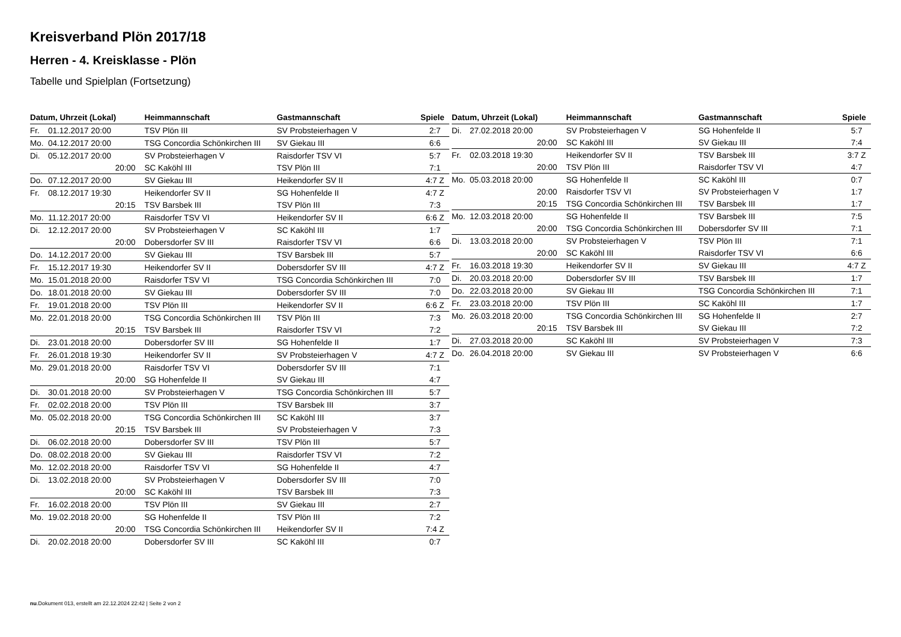Kreisverband Plön 2017/18
Herren - 4. Kreisklasse - Plön
Tabelle und Spielplan (Fortsetzung)
| Datum, Uhrzeit (Lokal) | | Heimmannschaft | Gastmannschaft | Spiele |
| --- | --- | --- | --- | --- |
| Fr. | 01.12.2017 20:00 | TSV Plön III | SV Probsteierhagen V | 2:7 |
| Mo. | 04.12.2017 20:00 | TSG Concordia Schönkirchen III | SV Giekau III | 6:6 |
| Di. | 05.12.2017 20:00 | SV Probsteierhagen V | Raisdorfer TSV VI | 5:7 |
| | 20:00 | SC Kaköhl III | TSV Plön III | 7:1 |
| Do. | 07.12.2017 20:00 | SV Giekau III | Heikendorfer SV II | 4:7 Z |
| Fr. | 08.12.2017 19:30 | Heikendorfer SV II | SG Hohenfelde II | 4:7 Z |
| | 20:15 | TSV Barsbek III | TSV Plön III | 7:3 |
| Mo. | 11.12.2017 20:00 | Raisdorfer TSV VI | Heikendorfer SV II | 6:6 Z |
| Di. | 12.12.2017 20:00 | SV Probsteierhagen V | SC Kaköhl III | 1:7 |
| | 20:00 | Dobersdorfer SV III | Raisdorfer TSV VI | 6:6 |
| Do. | 14.12.2017 20:00 | SV Giekau III | TSV Barsbek III | 5:7 |
| Fr. | 15.12.2017 19:30 | Heikendorfer SV II | Dobersdorfer SV III | 4:7 Z |
| Mo. | 15.01.2018 20:00 | Raisdorfer TSV VI | TSG Concordia Schönkirchen III | 7:0 |
| Do. | 18.01.2018 20:00 | SV Giekau III | Dobersdorfer SV III | 7:0 |
| Fr. | 19.01.2018 20:00 | TSV Plön III | Heikendorfer SV II | 6:6 Z |
| Mo. | 22.01.2018 20:00 | TSG Concordia Schönkirchen III | TSV Plön III | 7:3 |
| | 20:15 | TSV Barsbek III | Raisdorfer TSV VI | 7:2 |
| Di. | 23.01.2018 20:00 | Dobersdorfer SV III | SG Hohenfelde II | 1:7 |
| Fr. | 26.01.2018 19:30 | Heikendorfer SV II | SV Probsteierhagen V | 4:7 Z |
| Mo. | 29.01.2018 20:00 | Raisdorfer TSV VI | Dobersdorfer SV III | 7:1 |
| | 20:00 | SG Hohenfelde II | SV Giekau III | 4:7 |
| Di. | 30.01.2018 20:00 | SV Probsteierhagen V | TSG Concordia Schönkirchen III | 5:7 |
| Fr. | 02.02.2018 20:00 | TSV Plön III | TSV Barsbek III | 3:7 |
| Mo. | 05.02.2018 20:00 | TSG Concordia Schönkirchen III | SC Kaköhl III | 3:7 |
| | 20:15 | TSV Barsbek III | SV Probsteierhagen V | 7:3 |
| Di. | 06.02.2018 20:00 | Dobersdorfer SV III | TSV Plön III | 5:7 |
| Do. | 08.02.2018 20:00 | SV Giekau III | Raisdorfer TSV VI | 7:2 |
| Mo. | 12.02.2018 20:00 | Raisdorfer TSV VI | SG Hohenfelde II | 4:7 |
| Di. | 13.02.2018 20:00 | SV Probsteierhagen V | Dobersdorfer SV III | 7:0 |
| | 20:00 | SC Kaköhl III | TSV Barsbek III | 7:3 |
| Fr. | 16.02.2018 20:00 | TSV Plön III | SV Giekau III | 2:7 |
| Mo. | 19.02.2018 20:00 | SG Hohenfelde II | TSV Plön III | 7:2 |
| | 20:00 | TSG Concordia Schönkirchen III | Heikendorfer SV II | 7:4 Z |
| Di. | 20.02.2018 20:00 | Dobersdorfer SV III | SC Kaköhl III | 0:7 |
| Datum, Uhrzeit (Lokal) | | Heimmannschaft | Gastmannschaft | Spiele |
| --- | --- | --- | --- | --- |
| Di. | 27.02.2018 20:00 | SV Probsteierhagen V | SG Hohenfelde II | 5:7 |
| | 20:00 | SC Kaköhl III | SV Giekau III | 7:4 |
| Fr. | 02.03.2018 19:30 | Heikendorfer SV II | TSV Barsbek III | 3:7 Z |
| | 20:00 | TSV Plön III | Raisdorfer TSV VI | 4:7 |
| Mo. | 05.03.2018 20:00 | SG Hohenfelde II | SC Kaköhl III | 0:7 |
| | 20:00 | Raisdorfer TSV VI | SV Probsteierhagen V | 1:7 |
| | 20:15 | TSG Concordia Schönkirchen III | TSV Barsbek III | 1:7 |
| Mo. | 12.03.2018 20:00 | SG Hohenfelde II | TSV Barsbek III | 7:5 |
| | 20:00 | TSG Concordia Schönkirchen III | Dobersdorfer SV III | 7:1 |
| Di. | 13.03.2018 20:00 | SV Probsteierhagen V | TSV Plön III | 7:1 |
| | 20:00 | SC Kaköhl III | Raisdorfer TSV VI | 6:6 |
| Fr. | 16.03.2018 19:30 | Heikendorfer SV II | SV Giekau III | 4:7 Z |
| Di. | 20.03.2018 20:00 | Dobersdorfer SV III | TSV Barsbek III | 1:7 |
| Do. | 22.03.2018 20:00 | SV Giekau III | TSG Concordia Schönkirchen III | 7:1 |
| Fr. | 23.03.2018 20:00 | TSV Plön III | SC Kaköhl III | 1:7 |
| Mo. | 26.03.2018 20:00 | TSG Concordia Schönkirchen III | SG Hohenfelde II | 2:7 |
| | 20:15 | TSV Barsbek III | SV Giekau III | 7:2 |
| Di. | 27.03.2018 20:00 | SC Kaköhl III | SV Probsteierhagen V | 7:3 |
| Do. | 26.04.2018 20:00 | SV Giekau III | SV Probsteierhagen V | 6:6 |
nu.Dokument 013, erstellt am 22.12.2024 22:42 | Seite 2 von 2